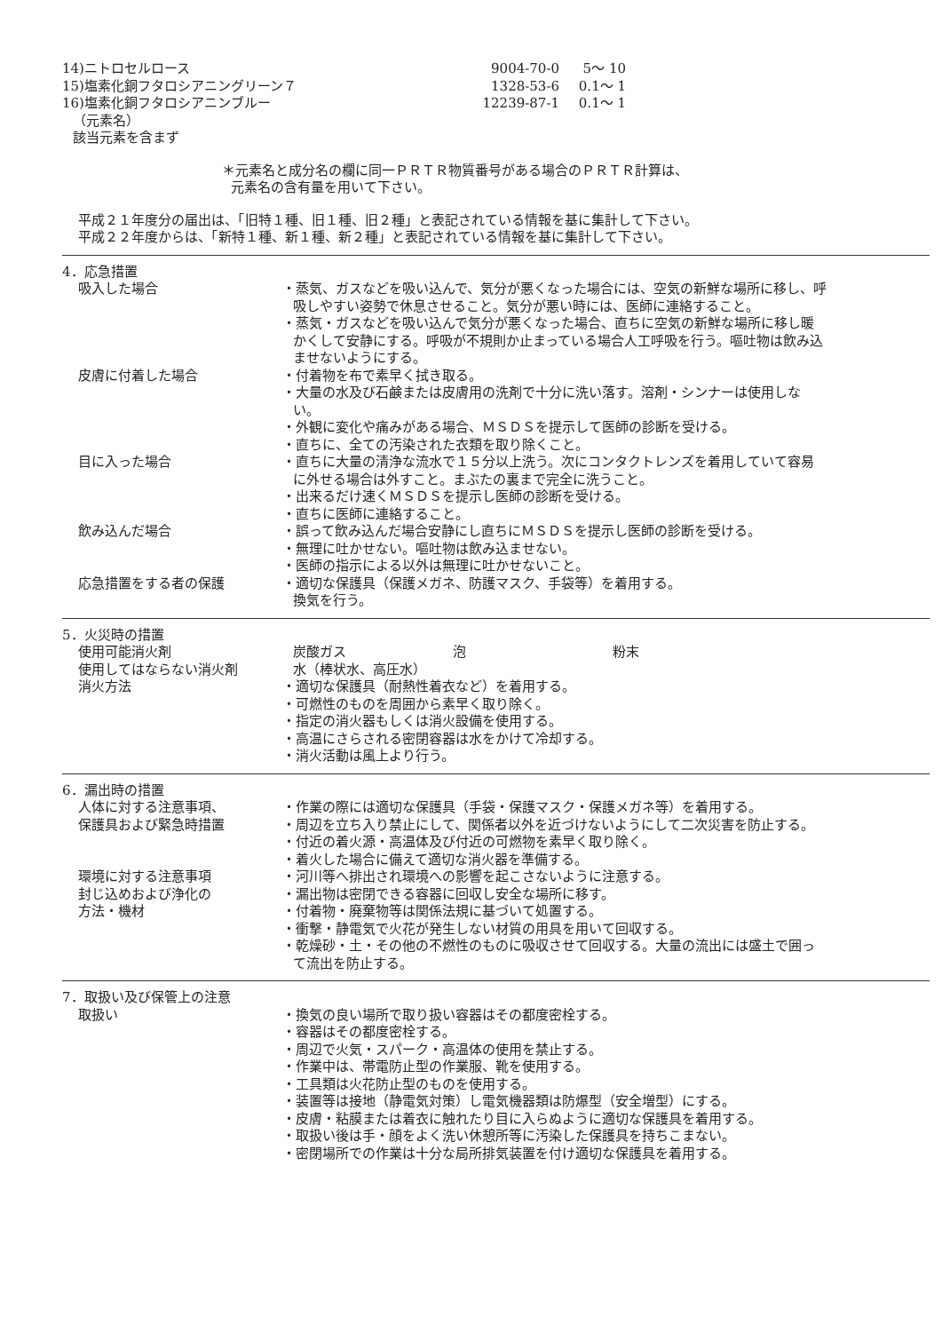14)ニトロセルロース 9004-70-0 5～ 10
15)塩素化銅フタロシアニングリーン７ 1328-53-6 0.1～ 1
16)塩素化銅フタロシアニンブルー 12239-87-1 0.1～ 1
（元素名）
該当元素を含まず
＊元素名と成分名の欄に同一ＰＲＴＲ物質番号がある場合のＰＲＴＲ計算は、
元素名の含有量を用いて下さい。
平成２１年度分の届出は、「旧特１種、旧１種、旧２種」と表記されている情報を基に集計して下さい。
平成２２年度からは、「新特１種、新１種、新２種」と表記されている情報を基に集計して下さい。
4．応急措置
吸入した場合 ・蒸気、ガスなどを吸い込んで、気分が悪くなった場合には、空気の新鮮な場所に移し、呼吸しやすい姿勢で休息させること。気分が悪い時には、医師に連絡すること。
・蒸気・ガスなどを吸い込んで気分が悪くなった場合、直ちに空気の新鮮な場所に移し暖かくして安静にする。呼吸が不規則か止まっている場合人工呼吸を行う。嘔吐物は飲み込ませないようにする。
皮膚に付着した場合 ・付着物を布で素早く拭き取る。
・大量の水及び石鹸または皮膚用の洗剤で十分に洗い落す。溶剤・シンナーは使用しない。
・外観に変化や痛みがある場合、ＭＳＤＳを提示して医師の診断を受ける。
・直ちに、全ての汚染された衣類を取り除くこと。
目に入った場合 ・直ちに大量の清浄な流水で１５分以上洗う。次にコンタクトレンズを着用していて容易に外せる場合は外すこと。まぶたの裏まで完全に洗うこと。
・出来るだけ速くＭＳＤＳを提示し医師の診断を受ける。
・直ちに医師に連絡すること。
飲み込んだ場合 ・誤って飲み込んだ場合安静にし直ちにＭＳＤＳを提示し医師の診断を受ける。
・無理に吐かせない。嘔吐物は飲み込ませない。
・医師の指示による以外は無理に吐かせないこと。
応急措置をする者の保護 ・適切な保護具（保護メガネ、防護マスク、手袋等）を着用する。
換気を行う。
5．火災時の措置
使用可能消火剤 炭酸ガス 泡 粉末
使用してはならない消火剤 水（棒状水、高圧水）
消火方法 ・適切な保護具（耐熱性着衣など）を着用する。
・可燃性のものを周囲から素早く取り除く。
・指定の消火器もしくは消火設備を使用する。
・高温にさらされる密閉容器は水をかけて冷却する。
・消火活動は風上より行う。
6．漏出時の措置
人体に対する注意事項、
保護具および緊急時措置
・作業の際には適切な保護具（手袋・保護マスク・保護メガネ等）を着用する。
・周辺を立ち入り禁止にして、関係者以外を近づけないようにして二次災害を防止する。
・付近の着火源・高温体及び付近の可燃物を素早く取り除く。
・着火した場合に備えて適切な消火器を準備する。
環境に対する注意事項 ・河川等へ排出され環境への影響を起こさないように注意する。
封じ込めおよび浄化の
方法・機材
・漏出物は密閉できる容器に回収し安全な場所に移す。
・付着物・廃棄物等は関係法規に基づいて処置する。
・衝撃・静電気で火花が発生しない材質の用具を用いて回収する。
・乾燥砂・土・その他の不燃性のものに吸収させて回収する。大量の流出には盛土で囲って流出を防止する。
7．取扱い及び保管上の注意
取扱い ・換気の良い場所で取り扱い容器はその都度密栓する。
・容器はその都度密栓する。
・周辺で火気・スパーク・高温体の使用を禁止する。
・作業中は、帯電防止型の作業服、靴を使用する。
・工具類は火花防止型のものを使用する。
・装置等は接地（静電気対策）し電気機器類は防爆型（安全増型）にする。
・皮膚・粘膜または着衣に触れたり目に入らぬように適切な保護具を着用する。
・取扱い後は手・顔をよく洗い休憩所等に汚染した保護具を持ちこまない。
・密閉場所での作業は十分な局所排気装置を付け適切な保護具を着用する。